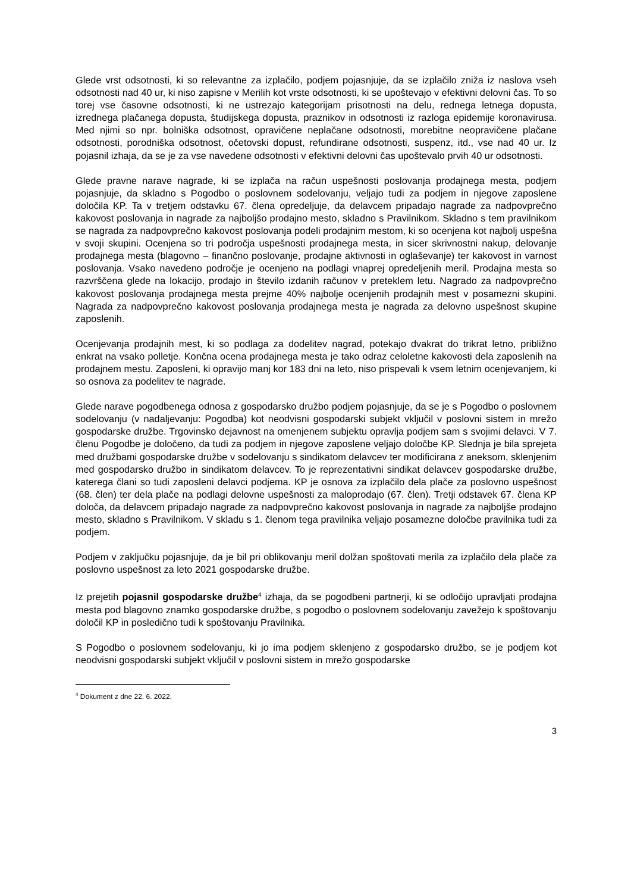Glede vrst odsotnosti, ki so relevantne za izplačilo, podjem pojasnjuje, da se izplačilo zniža iz naslova vseh odsotnosti nad 40 ur, ki niso zapisne v Merilih kot vrste odsotnosti, ki se upoštevajo v efektivni delovni čas. To so torej vse časovne odsotnosti, ki ne ustrezajo kategorijam prisotnosti na delu, rednega letnega dopusta, izrednega plačanega dopusta, študijskega dopusta, praznikov in odsotnosti iz razloga epidemije koronavirusa. Med njimi so npr. bolniška odsotnost, opravičene neplačane odsotnosti, morebitne neopravičene plačane odsotnosti, porodniška odsotnost, očetovski dopust, refundirane odsotnosti, suspenz, itd., vse nad 40 ur. Iz pojasnil izhaja, da se je za vse navedene odsotnosti v efektivni delovni čas upoštevalo prvih 40 ur odsotnosti.
Glede pravne narave nagrade, ki se izplača na račun uspešnosti poslovanja prodajnega mesta, podjem pojasnjuje, da skladno s Pogodbo o poslovnem sodelovanju, veljajo tudi za podjem in njegove zaposlene določila KP. Ta v tretjem odstavku 67. člena opredeljuje, da delavcem pripadajo nagrade za nadpovprečno kakovost poslovanja in nagrade za najboljšo prodajno mesto, skladno s Pravilnikom. Skladno s tem pravilnikom se nagrada za nadpovprečno kakovost poslovanja podeli prodajnim mestom, ki so ocenjena kot najbolj uspešna v svoji skupini. Ocenjena so tri področja uspešnosti prodajnega mesta, in sicer skrivnostni nakup, delovanje prodajnega mesta (blagovno – finančno poslovanje, prodajne aktivnosti in oglaševanje) ter kakovost in varnost poslovanja. Vsako navedeno področje je ocenjeno na podlagi vnaprej opredeljenih meril. Prodajna mesta so razvrščena glede na lokacijo, prodajo in število izdanih računov v preteklem letu. Nagrado za nadpovprečno kakovost poslovanja prodajnega mesta prejme 40% najbolje ocenjenih prodajnih mest v posamezni skupini. Nagrada za nadpovprečno kakovost poslovanja prodajnega mesta je nagrada za delovno uspešnost skupine zaposlenih.
Ocenjevanja prodajnih mest, ki so podlaga za dodelitev nagrad, potekajo dvakrat do trikrat letno, približno enkrat na vsako polletje. Končna ocena prodajnega mesta je tako odraz celoletne kakovosti dela zaposlenih na prodajnem mestu. Zaposleni, ki opravijo manj kor 183 dni na leto, niso prispevali k vsem letnim ocenjevanjem, ki so osnova za podelitev te nagrade.
Glede narave pogodbenega odnosa z gospodarsko družbo podjem pojasnjuje, da se je s Pogodbo o poslovnem sodelovanju (v nadaljevanju: Pogodba) kot neodvisni gospodarski subjekt vključil v poslovni sistem in mrežo gospodarske družbe. Trgovinsko dejavnost na omenjenem subjektu opravlja podjem sam s svojimi delavci. V 7. členu Pogodbe je določeno, da tudi za podjem in njegove zaposlene veljajo določbe KP. Slednja je bila sprejeta med družbami gospodarske družbe v sodelovanju s sindikatom delavcev ter modificirana z aneksom, sklenjenim med gospodarsko družbo in sindikatom delavcev. To je reprezentativni sindikat delavcev gospodarske družbe, katerega člani so tudi zaposleni delavci podjema. KP je osnova za izplačilo dela plače za poslovno uspešnost (68. člen) ter dela plače na podlagi delovne uspešnosti za maloprodajo (67. člen). Tretji odstavek 67. člena KP določa, da delavcem pripadajo nagrade za nadpovprečno kakovost poslovanja in nagrade za najboljše prodajno mesto, skladno s Pravilnikom. V skladu s 1. členom tega pravilnika veljajo posamezne določbe pravilnika tudi za podjem.
Podjem v zaključku pojasnjuje, da je bil pri oblikovanju meril dolžan spoštovati merila za izplačilo dela plače za poslovno uspešnost za leto 2021 gospodarske družbe.
Iz prejetih pojasnil gospodarske družbe<sup>4</sup> izhaja, da se pogodbeni partnerji, ki se odločijo upravljati prodajna mesta pod blagovno znamko gospodarske družbe, s pogodbo o poslovnem sodelovanju zavežejo k spoštovanju določil KP in posledično tudi k spoštovanju Pravilnika.
S Pogodbo o poslovnem sodelovanju, ki jo ima podjem sklenjeno z gospodarsko družbo, se je podjem kot neodvisni gospodarski subjekt vključil v poslovni sistem in mrežo gospodarske
<sup>4</sup> Dokument z dne 22. 6. 2022.
3